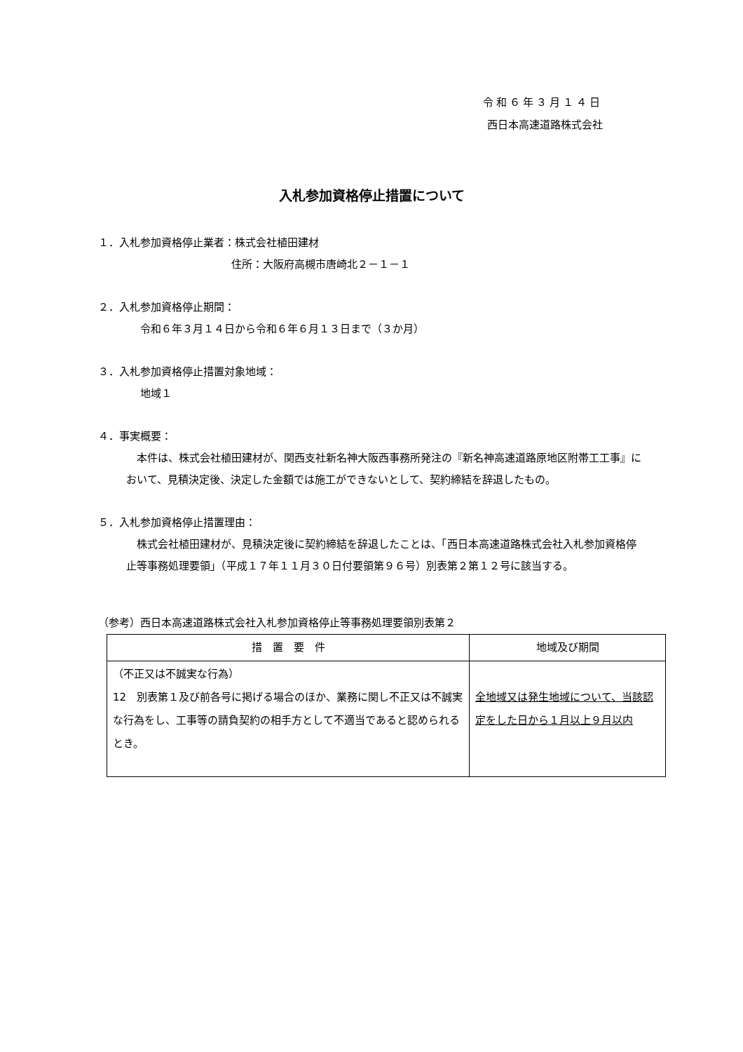令和６年３月１４日
西日本高速道路株式会社
入札参加資格停止措置について
１．入札参加資格停止業者：株式会社植田建材
住所：大阪府高槻市唐崎北２－１－１
２．入札参加資格停止期間：
令和６年３月１４日から令和６年６月１３日まで（３か月）
３．入札参加資格停止措置対象地域：
地域１
４．事実概要：
　本件は、株式会社植田建材が、関西支社新名神大阪西事務所発注の『新名神高速道路原地区附帯工工事』において、見積決定後、決定した金額では施工ができないとして、契約締結を辞退したもの。
５．入札参加資格停止措置理由：
　株式会社植田建材が、見積決定後に契約締結を辞退したことは、「西日本高速道路株式会社入札参加資格停止等事務処理要領」（平成１７年１１月３０日付要領第９６号）別表第２第１２号に該当する。
（参考）西日本高速道路株式会社入札参加資格停止等事務処理要領別表第２
| 措 置 要 件 | 地域及び期間 |
| --- | --- |
| （不正又は不誠実な行為） 12 別表第１及び前各号に掲げる場合のほか、業務に関し不正又は不誠実な行為をし、工事等の請負契約の相手方として不適当であると認められるとき。 | 全地域又は発生地域について、当該認定をした日から１月以上９月以内 |